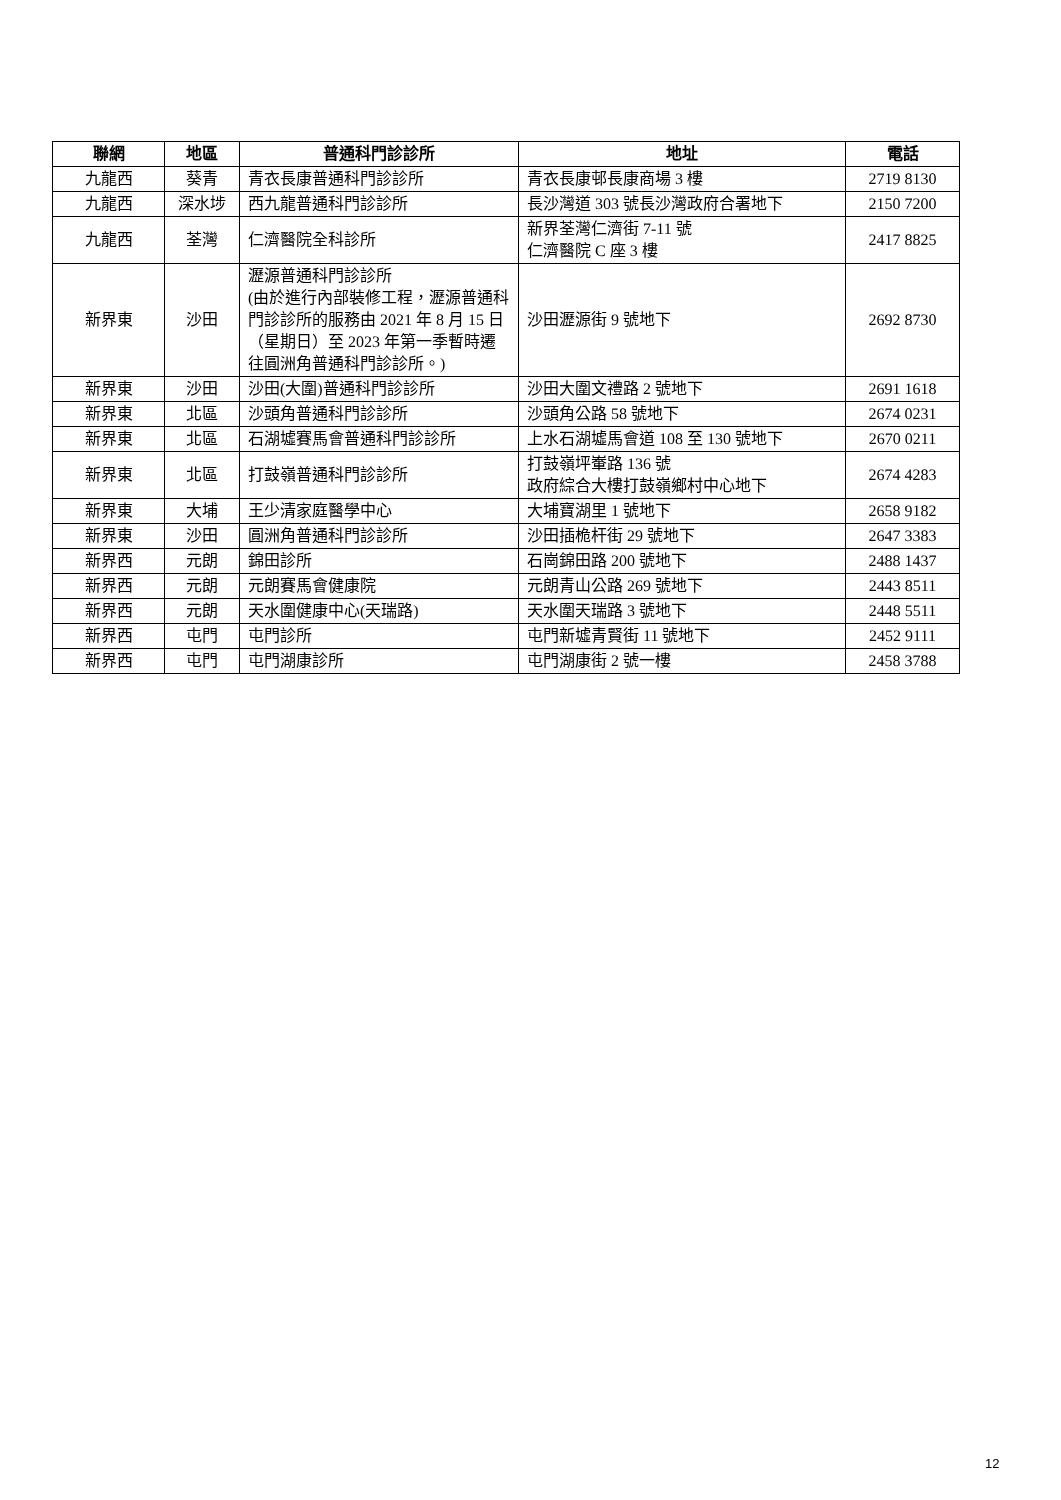| 聯網 | 地區 | 普通科門診診所 | 地址 | 電話 |
| --- | --- | --- | --- | --- |
| 九龍西 | 葵青 | 青衣長康普通科門診診所 | 青衣長康邨長康商場 3 樓 | 2719 8130 |
| 九龍西 | 深水埗 | 西九龍普通科門診診所 | 長沙灣道 303 號長沙灣政府合署地下 | 2150 7200 |
| 九龍西 | 荃灣 | 仁濟醫院全科診所 | 新界荃灣仁濟街 7-11 號 仁濟醫院 C 座 3 樓 | 2417 8825 |
| 新界東 | 沙田 | 瀝源普通科門診診所 (由於進行內部裝修工程，瀝源普通科門診診所的服務由 2021 年 8 月 15 日（星期日）至 2023 年第一季暫時遷往圓洲角普通科門診診所。) | 沙田瀝源街 9 號地下 | 2692 8730 |
| 新界東 | 沙田 | 沙田(大圍)普通科門診診所 | 沙田大圍文禮路 2 號地下 | 2691 1618 |
| 新界東 | 北區 | 沙頭角普通科門診診所 | 沙頭角公路 58 號地下 | 2674 0231 |
| 新界東 | 北區 | 石湖墟賽馬會普通科門診診所 | 上水石湖墟馬會道 108 至 130 號地下 | 2670 0211 |
| 新界東 | 北區 | 打鼓嶺普通科門診診所 | 打鼓嶺坪輋路 136 號 政府綜合大樓打鼓嶺鄉村中心地下 | 2674 4283 |
| 新界東 | 大埔 | 王少清家庭醫學中心 | 大埔寶湖里 1 號地下 | 2658 9182 |
| 新界東 | 沙田 | 圓洲角普通科門診診所 | 沙田插桅杆街 29 號地下 | 2647 3383 |
| 新界西 | 元朗 | 錦田診所 | 石崗錦田路 200 號地下 | 2488 1437 |
| 新界西 | 元朗 | 元朗賽馬會健康院 | 元朗青山公路 269 號地下 | 2443 8511 |
| 新界西 | 元朗 | 天水圍健康中心(天瑞路) | 天水圍天瑞路 3 號地下 | 2448 5511 |
| 新界西 | 屯門 | 屯門診所 | 屯門新墟青賢街 11 號地下 | 2452 9111 |
| 新界西 | 屯門 | 屯門湖康診所 | 屯門湖康街 2 號一樓 | 2458 3788 |
12